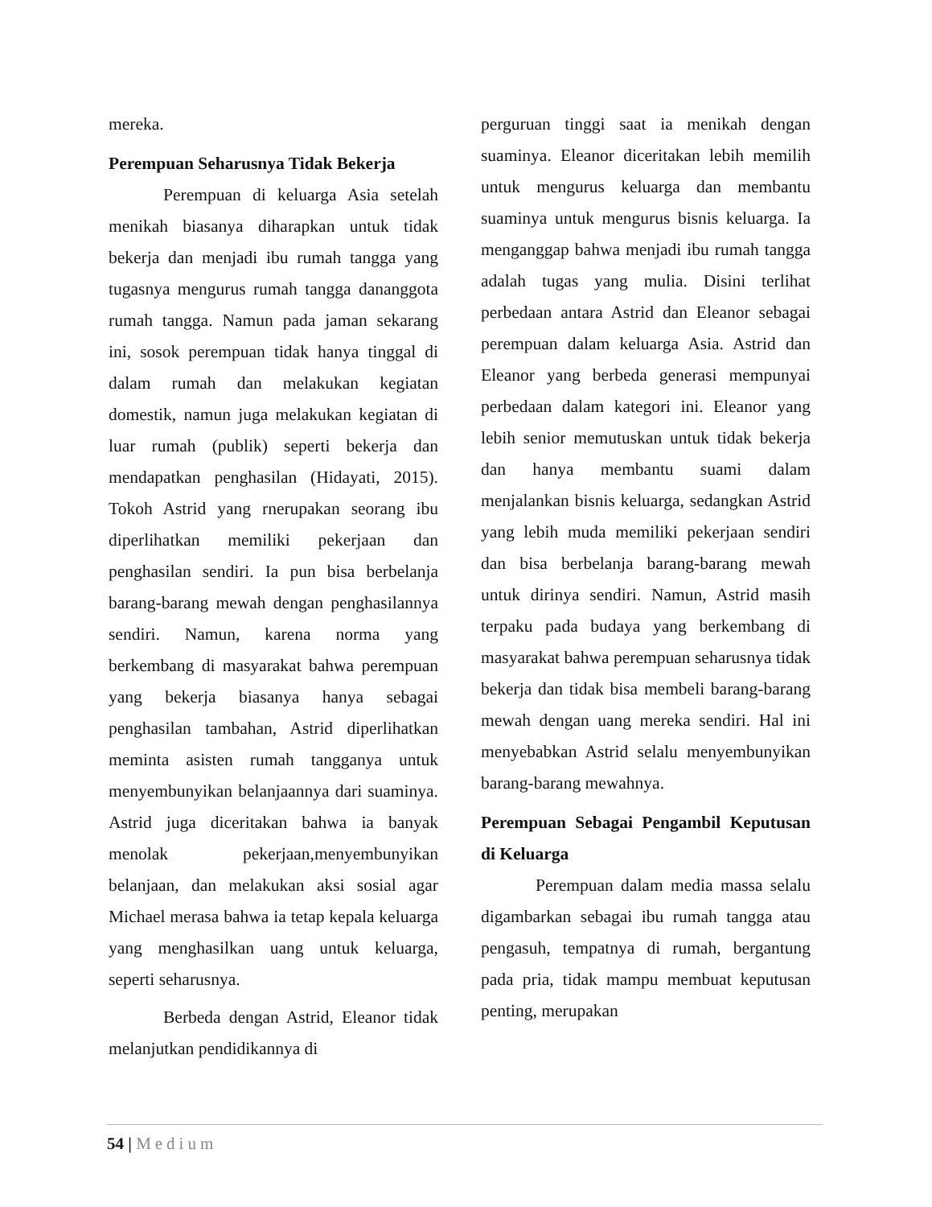mereka.
Perempuan Seharusnya Tidak Bekerja
Perempuan di keluarga Asia setelah menikah biasanya diharapkan untuk tidak bekerja dan menjadi ibu rumah tangga yang tugasnya mengurus rumah tangga dananggota rumah tangga. Namun pada jaman sekarang ini, sosok perempuan tidak hanya tinggal di dalam rumah dan melakukan kegiatan domestik, namun juga melakukan kegiatan di luar rumah (publik) seperti bekerja dan mendapatkan penghasilan (Hidayati, 2015). Tokoh Astrid yang rnerupakan seorang ibu diperlihatkan memiliki pekerjaan dan penghasilan sendiri. Ia pun bisa berbelanja barang-barang mewah dengan penghasilannya sendiri. Namun, karena norma yang berkembang di masyarakat bahwa perempuan yang bekerja biasanya hanya sebagai penghasilan tambahan, Astrid diperlihatkan meminta asisten rumah tangganya untuk menyembunyikan belanjaannya dari suaminya. Astrid juga diceritakan bahwa ia banyak menolak pekerjaan,menyembunyikan belanjaan, dan melakukan aksi sosial agar Michael merasa bahwa ia tetap kepala keluarga yang menghasilkan uang untuk keluarga, seperti seharusnya.
Berbeda dengan Astrid, Eleanor tidak melanjutkan pendidikannya di
perguruan tinggi saat ia menikah dengan suaminya. Eleanor diceritakan lebih memilih untuk mengurus keluarga dan membantu suaminya untuk mengurus bisnis keluarga. Ia menganggap bahwa menjadi ibu rumah tangga adalah tugas yang mulia. Disini terlihat perbedaan antara Astrid dan Eleanor sebagai perempuan dalam keluarga Asia. Astrid dan Eleanor yang berbeda generasi mempunyai perbedaan dalam kategori ini. Eleanor yang lebih senior memutuskan untuk tidak bekerja dan hanya membantu suami dalam menjalankan bisnis keluarga, sedangkan Astrid yang lebih muda memiliki pekerjaan sendiri dan bisa berbelanja barang-barang mewah untuk dirinya sendiri. Namun, Astrid masih terpaku pada budaya yang berkembang di masyarakat bahwa perempuan seharusnya tidak bekerja dan tidak bisa membeli barang-barang mewah dengan uang mereka sendiri. Hal ini menyebabkan Astrid selalu menyembunyikan barang-barang mewahnya.
Perempuan Sebagai Pengambil Keputusan di Keluarga
Perempuan dalam media massa selalu digambarkan sebagai ibu rumah tangga atau pengasuh, tempatnya di rumah, bergantung pada pria, tidak mampu membuat keputusan penting, merupakan
54 | Medium